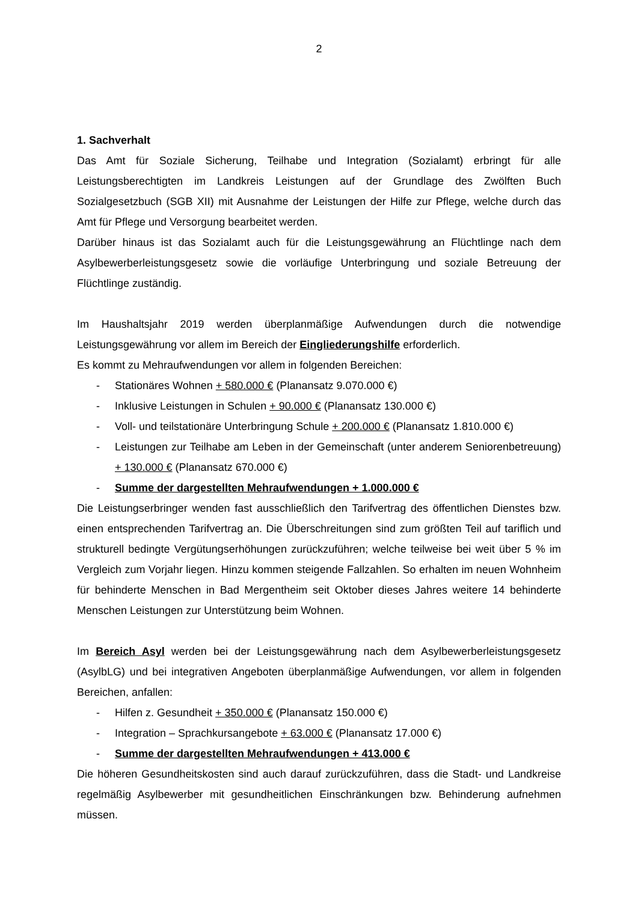2
1. Sachverhalt
Das Amt für Soziale Sicherung, Teilhabe und Integration (Sozialamt) erbringt für alle Leistungsberechtigten im Landkreis Leistungen auf der Grundlage des Zwölften Buch Sozialgesetzbuch (SGB XII) mit Ausnahme der Leistungen der Hilfe zur Pflege, welche durch das Amt für Pflege und Versorgung bearbeitet werden.
Darüber hinaus ist das Sozialamt auch für die Leistungsgewährung an Flüchtlinge nach dem Asylbewerberleistungsgesetz sowie die vorläufige Unterbringung und soziale Betreuung der Flüchtlinge zuständig.
Im Haushaltsjahr 2019 werden überplanmäßige Aufwendungen durch die notwendige Leistungsgewährung vor allem im Bereich der Eingliederungshilfe erforderlich.
Es kommt zu Mehraufwendungen vor allem in folgenden Bereichen:
- Stationäres Wohnen + 580.000 € (Planansatz 9.070.000 €)
- Inklusive Leistungen in Schulen + 90.000 € (Planansatz 130.000 €)
- Voll- und teilstationäre Unterbringung Schule + 200.000 € (Planansatz 1.810.000 €)
- Leistungen zur Teilhabe am Leben in der Gemeinschaft (unter anderem Seniorenbetreuung) + 130.000 € (Planansatz 670.000 €)
- Summe der dargestellten Mehraufwendungen + 1.000.000 €
Die Leistungserbringer wenden fast ausschließlich den Tarifvertrag des öffentlichen Dienstes bzw. einen entsprechenden Tarifvertrag an. Die Überschreitungen sind zum größten Teil auf tariflich und strukturell bedingte Vergütungserhöhungen zurückzuführen; welche teilweise bei weit über 5 % im Vergleich zum Vorjahr liegen. Hinzu kommen steigende Fallzahlen. So erhalten im neuen Wohnheim für behinderte Menschen in Bad Mergentheim seit Oktober dieses Jahres weitere 14 behinderte Menschen Leistungen zur Unterstützung beim Wohnen.
Im Bereich Asyl werden bei der Leistungsgewährung nach dem Asylbewerberleistungsgesetz (AsylbLG) und bei integrativen Angeboten überplanmäßige Aufwendungen, vor allem in folgenden Bereichen, anfallen:
- Hilfen z. Gesundheit + 350.000 € (Planansatz 150.000 €)
- Integration – Sprachkursangebote + 63.000 € (Planansatz 17.000 €)
- Summe der dargestellten Mehraufwendungen + 413.000 €
Die höheren Gesundheitskosten sind auch darauf zurückzuführen, dass die Stadt- und Landkreise regelmäßig Asylbewerber mit gesundheitlichen Einschränkungen bzw. Behinderung aufnehmen müssen.